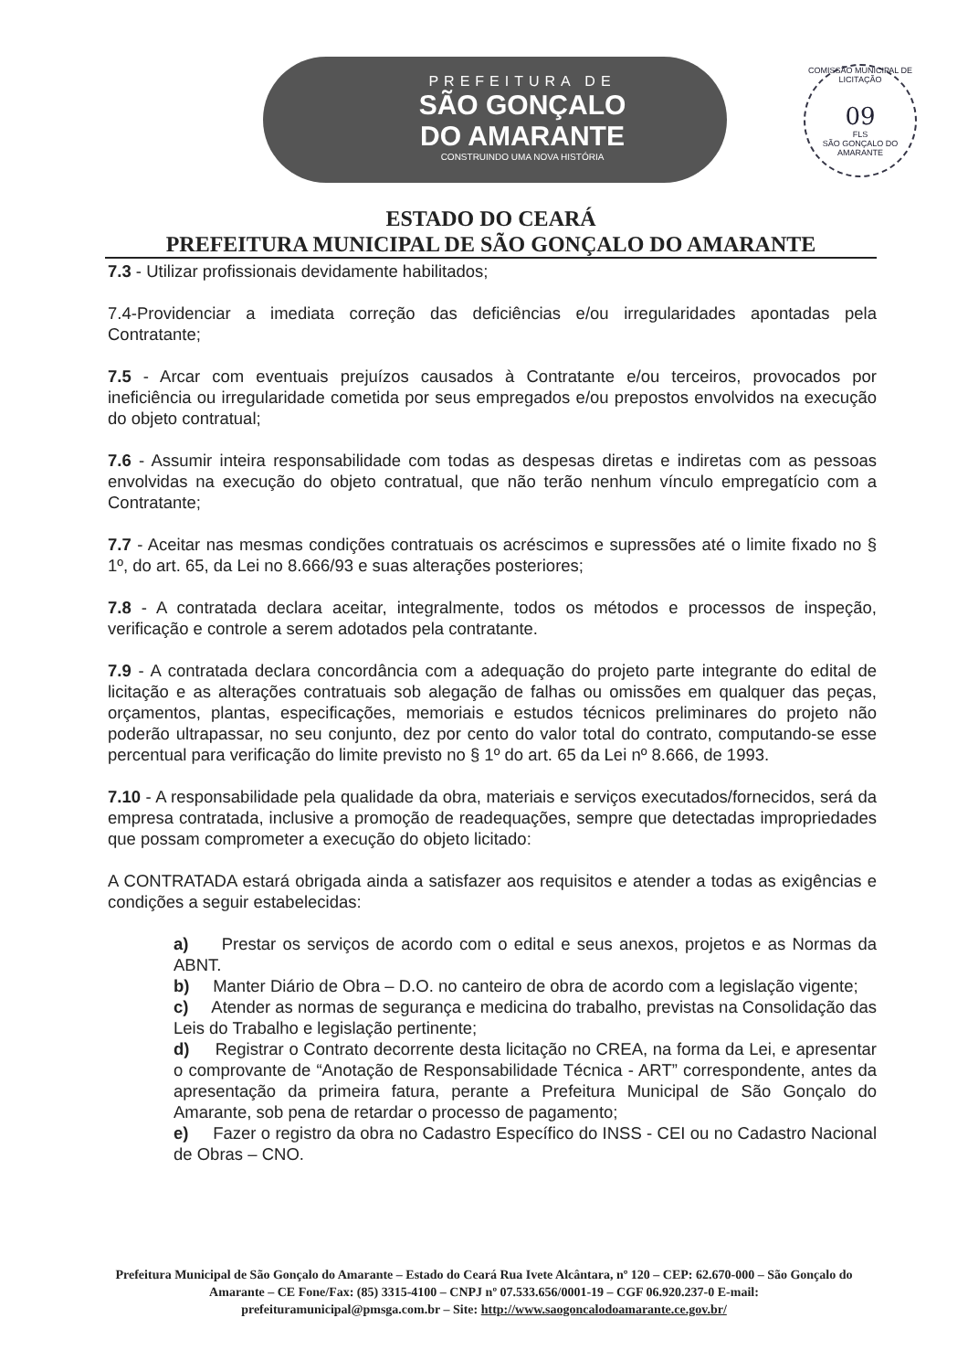PREFEITURA DE
SÃO GONÇALO
DO AMARANTE
CONSTRUINDO UMA NOVA HISTÓRIA
COMISSÃO MUNICIPAL DE LICITAÇÃO
09
FLS
SÃO GONÇALO DO AMARANTE
ESTADO DO CEARÁ
PREFEITURA MUNICIPAL DE SÃO GONÇALO DO AMARANTE
7.3 - Utilizar profissionais devidamente habilitados;
7.4-Providenciar a imediata correção das deficiências e/ou irregularidades apontadas pela Contratante;
7.5 - Arcar com eventuais prejuízos causados à Contratante e/ou terceiros, provocados por ineficiência ou irregularidade cometida por seus empregados e/ou prepostos envolvidos na execução do objeto contratual;
7.6 - Assumir inteira responsabilidade com todas as despesas diretas e indiretas com as pessoas envolvidas na execução do objeto contratual, que não terão nenhum vínculo empregatício com a Contratante;
7.7 - Aceitar nas mesmas condições contratuais os acréscimos e supressões até o limite fixado no § 1º, do art. 65, da Lei no 8.666/93 e suas alterações posteriores;
7.8 - A contratada declara aceitar, integralmente, todos os métodos e processos de inspeção, verificação e controle a serem adotados pela contratante.
7.9 - A contratada declara concordância com a adequação do projeto parte integrante do edital de licitação e as alterações contratuais sob alegação de falhas ou omissões em qualquer das peças, orçamentos, plantas, especificações, memoriais e estudos técnicos preliminares do projeto não poderão ultrapassar, no seu conjunto, dez por cento do valor total do contrato, computando-se esse percentual para verificação do limite previsto no § 1º do art. 65 da Lei nº 8.666, de 1993.
7.10 - A responsabilidade pela qualidade da obra, materiais e serviços executados/fornecidos, será da empresa contratada, inclusive a promoção de readequações, sempre que detectadas impropriedades que possam comprometer a execução do objeto licitado:
A CONTRATADA estará obrigada ainda a satisfazer aos requisitos e atender a todas as exigências e condições a seguir estabelecidas:
a) Prestar os serviços de acordo com o edital e seus anexos, projetos e as Normas da ABNT.
b) Manter Diário de Obra – D.O. no canteiro de obra de acordo com a legislação vigente;
c) Atender as normas de segurança e medicina do trabalho, previstas na Consolidação das Leis do Trabalho e legislação pertinente;
d) Registrar o Contrato decorrente desta licitação no CREA, na forma da Lei, e apresentar o comprovante de “Anotação de Responsabilidade Técnica - ART” correspondente, antes da apresentação da primeira fatura, perante a Prefeitura Municipal de São Gonçalo do Amarante, sob pena de retardar o processo de pagamento;
e) Fazer o registro da obra no Cadastro Específico do INSS - CEI ou no Cadastro Nacional de Obras – CNO.
Prefeitura Municipal de São Gonçalo do Amarante – Estado do Ceará Rua Ivete Alcântara, nº 120 – CEP: 62.670-000 – São Gonçalo do Amarante – CE Fone/Fax: (85) 3315-4100 – CNPJ nº 07.533.656/0001-19 – CGF 06.920.237-0 E-mail: prefeituramunicipal@pmsga.com.br – Site: http://www.saogoncalodoamarante.ce.gov.br/